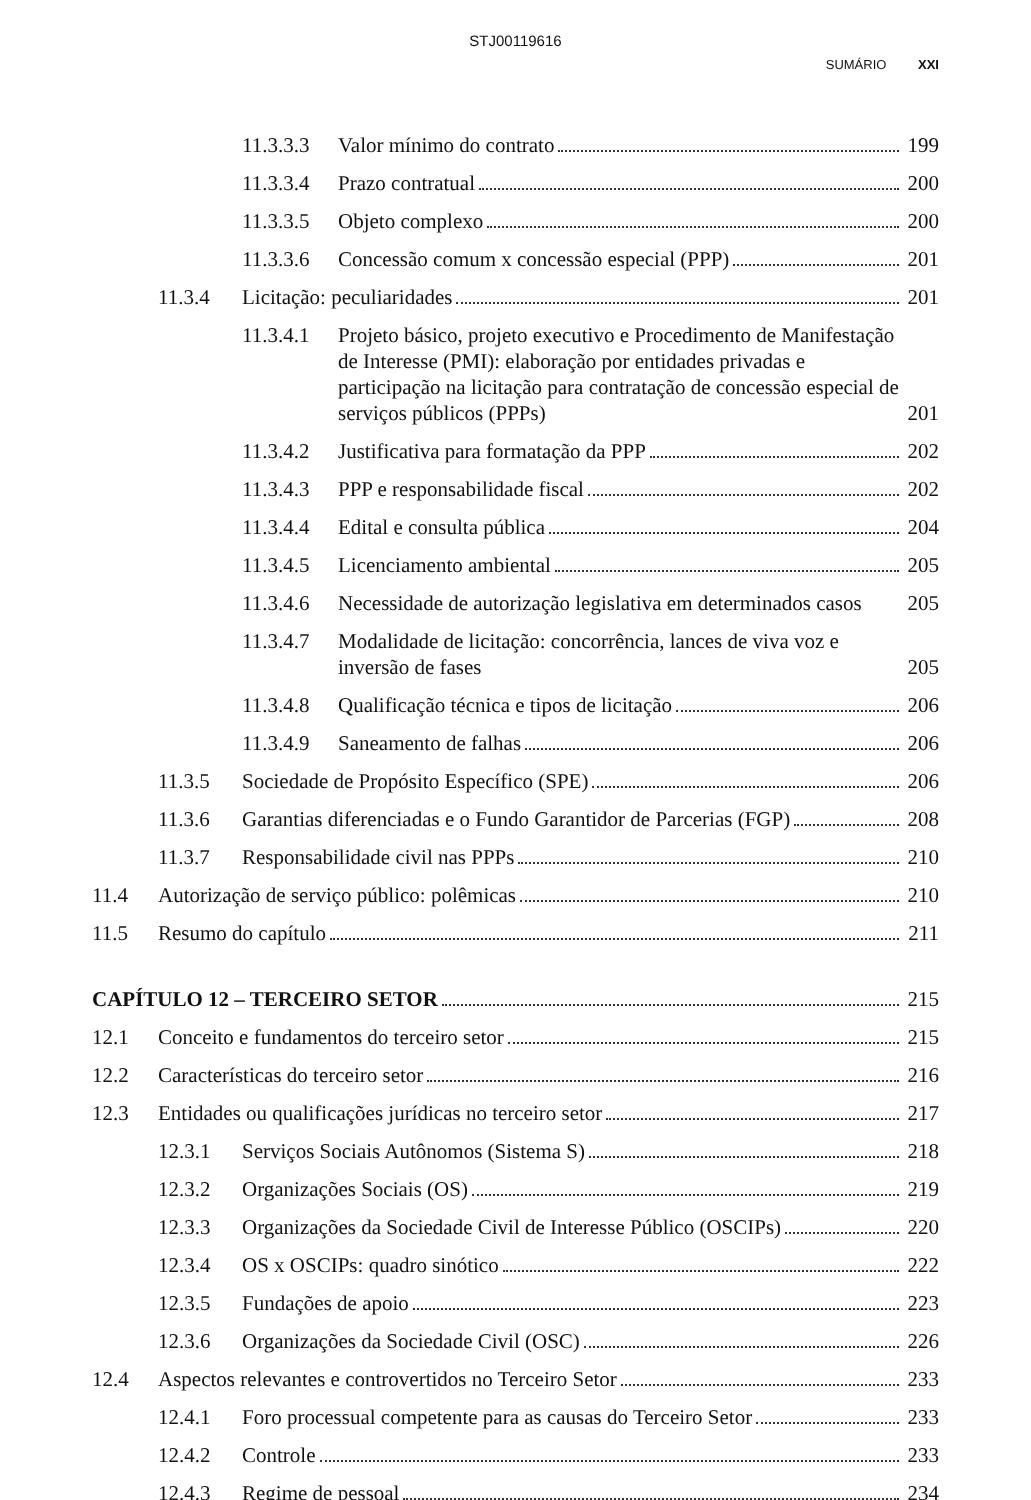STJ00119616
SUMÁRIO XXI
11.3.3.3 Valor mínimo do contrato 199
11.3.3.4 Prazo contratual 200
11.3.3.5 Objeto complexo 200
11.3.3.6 Concessão comum x concessão especial (PPP) 201
11.3.4 Licitação: peculiaridades 201
11.3.4.1 Projeto básico, projeto executivo e Procedimento de Manifestação de Interesse (PMI): elaboração por entidades privadas e participação na licitação para contratação de concessão especial de serviços públicos (PPPs) 201
11.3.4.2 Justificativa para formatação da PPP 202
11.3.4.3 PPP e responsabilidade fiscal 202
11.3.4.4 Edital e consulta pública 204
11.3.4.5 Licenciamento ambiental 205
11.3.4.6 Necessidade de autorização legislativa em determinados casos 205
11.3.4.7 Modalidade de licitação: concorrência, lances de viva voz e inversão de fases 205
11.3.4.8 Qualificação técnica e tipos de licitação 206
11.3.4.9 Saneamento de falhas 206
11.3.5 Sociedade de Propósito Específico (SPE) 206
11.3.6 Garantias diferenciadas e o Fundo Garantidor de Parcerias (FGP) 208
11.3.7 Responsabilidade civil nas PPPs 210
11.4 Autorização de serviço público: polêmicas 210
11.5 Resumo do capítulo 211
CAPÍTULO 12 – TERCEIRO SETOR 215
12.1 Conceito e fundamentos do terceiro setor 215
12.2 Características do terceiro setor 216
12.3 Entidades ou qualificações jurídicas no terceiro setor 217
12.3.1 Serviços Sociais Autônomos (Sistema S) 218
12.3.2 Organizações Sociais (OS) 219
12.3.3 Organizações da Sociedade Civil de Interesse Público (OSCIPs) 220
12.3.4 OS x OSCIPs: quadro sinótico 222
12.3.5 Fundações de apoio 223
12.3.6 Organizações da Sociedade Civil (OSC) 226
12.4 Aspectos relevantes e controvertidos no Terceiro Setor 233
12.4.1 Foro processual competente para as causas do Terceiro Setor 233
12.4.2 Controle 233
12.4.3 Regime de pessoal 234